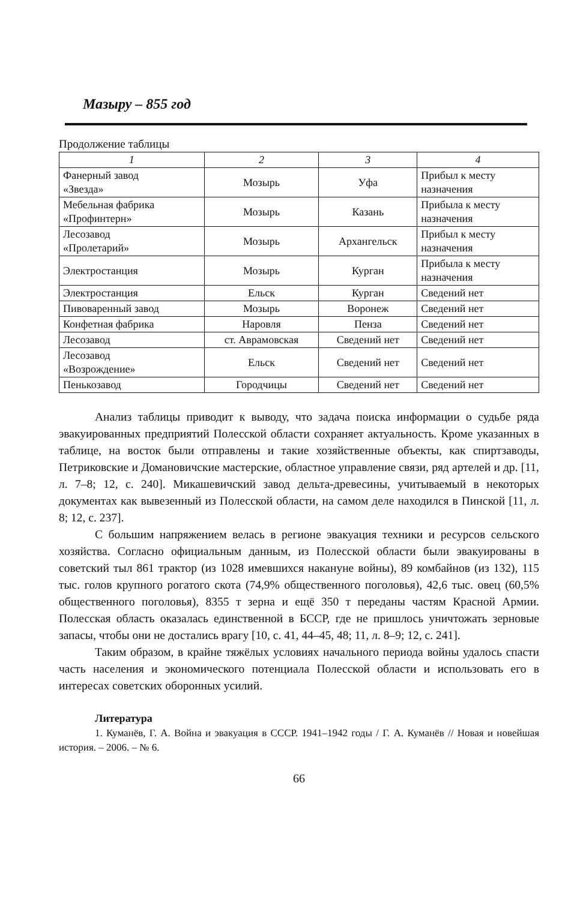Мазыру – 855 год
Продолжение таблицы
| 1 | 2 | 3 | 4 |
| --- | --- | --- | --- |
| Фанерный завод «Звезда» | Мозырь | Уфа | Прибыл к месту назначения |
| Мебельная фабрика «Профинтерн» | Мозырь | Казань | Прибыла к месту назначения |
| Лесозавод «Пролетарий» | Мозырь | Архангельск | Прибыл к месту назначения |
| Электростанция | Мозырь | Курган | Прибыла к месту назначения |
| Электростанция | Ельск | Курган | Сведений нет |
| Пивоваренный завод | Мозырь | Воронеж | Сведений нет |
| Конфетная фабрика | Наровля | Пенза | Сведений нет |
| Лесозавод | ст. Аврамовская | Сведений нет | Сведений нет |
| Лесозавод «Возрождение» | Ельск | Сведений нет | Сведений нет |
| Пенькозавод | Городчицы | Сведений нет | Сведений нет |
Анализ таблицы приводит к выводу, что задача поиска информации о судьбе ряда эвакуированных предприятий Полесской области сохраняет актуальность. Кроме указанных в таблице, на восток были отправлены и такие хозяйственные объекты, как спиртзаводы, Петриковские и Домановичские мастерские, областное управление связи, ряд артелей и др. [11, л. 7–8; 12, с. 240]. Микашевичский завод дельта-древесины, учитываемый в некоторых документах как вывезенный из Полесской области, на самом деле находился в Пинской [11, л. 8; 12, с. 237].
С большим напряжением велась в регионе эвакуация техники и ресурсов сельского хозяйства. Согласно официальным данным, из Полесской области были эвакуированы в советский тыл 861 трактор (из 1028 имевшихся накануне войны), 89 комбайнов (из 132), 115 тыс. голов крупного рогатого скота (74,9% общественного поголовья), 42,6 тыс. овец (60,5% общественного поголовья), 8355 т зерна и ещё 350 т переданы частям Красной Армии. Полесская область оказалась единственной в БССР, где не пришлось уничтожать зерновые запасы, чтобы они не достались врагу [10, с. 41, 44–45, 48; 11, л. 8–9; 12, с. 241].
Таким образом, в крайне тяжёлых условиях начального периода войны удалось спасти часть населения и экономического потенциала Полесской области и использовать его в интересах советских оборонных усилий.
Литература
1. Куманёв, Г. А. Война и эвакуация в СССР. 1941–1942 годы / Г. А. Куманёв // Новая и новейшая история. – 2006. – № 6.
66